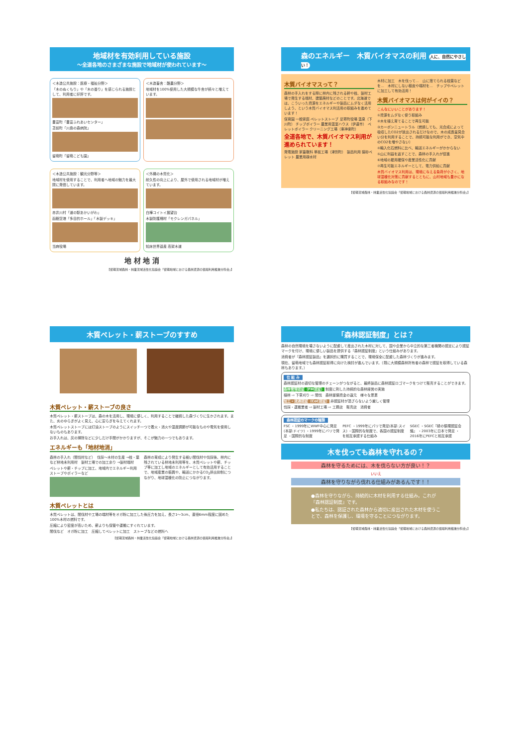地域材を有効利用している施設
～全道各地のさまざまな施設で地域材が使われています～
＜木造公共施設：医療・福祉分野＞
「木のぬくもり」や「木の香り」を感じられる施設として、利用者に好評です。
豊富町「豊富ふれあいセンター」
苫前町「川島の森病院」
留萌町「留萌こども園」
＜木造畜舎：酪農分野＞
地域材を100%使用した大規模な牛舎が続々と増えています。
＜木造公共施設：観光分野等＞
地域材を使用することで、利用者へ地域の魅力を最大限に発信しています。
赤井川村「道の駅あかいがわ」
函館空港「多目的ホール」「木製デッキ」
当麻役場
＜外構の木質化＞
耐久性の向上により、屋外で使用される地域材が増えています。
白樺コイトイ展望台
木製防護柵材「モクレンガパネル」
知床世界遺産 高架木道
地 材 地 消
【留萌流域森林・林業流域活性化協議会「留萌地域における森林資源の循環利用推進分科会」】
森のエネルギー　木質バイオマスの利用 人に、自然にやさしい！
木質バイオマスって？
森林の手入れをする際に林内に残される幹や枝、製材工場で発生する端材、建築廃材などのことです。北海道では、こういった資源をエネルギーや製品にムダなく活用しよう、という木質バイオマス利活用の取組みを進めています！
保育園 一般家庭 ペレットストーブ 足寄町役場 温泉（下川町） チップボイラー 農業用温室ハウス（伊達市） ペレットボイラー クリーニング工場（東神楽町）
全道各地で、木質バイオマス利用が進められています！
発電施設 家畜敷料 単板工場（津別町） 製品利用 猫砂ペレット 農業用疎水材
木材に加工　木を伐って…　山に捨てられる枝葉などを…　木材にしない樹皮や端材を…　チップやペレットに加工して有効活用！
木質バイオマスは何がイイの？
こんなにいいことがあります！
①資源をムダなく使う取組み
②木を植え育てることで再生可能
③カーボンニュートラル（燃焼しても、光合成によって吸収したCO2が放出されるだけなので、木の成長量見合い分を利用することで、持続可能な利用ができ、空気中のCO2を増やさない）
④輸入化石燃料に比べ、輸送エネルギーがかからない
⑤山に利益を返すことで、森林の手入れが促進
⑥地域の雇用確保や産業活性化に貢献
⑦再生可能エネルギーとして、電力供給に貢献
木質バイオマス利用は、環境に与える負荷が小さく、地球温暖化対策に貢献するとともに、山村地域も豊かになる取組みなのです！
【留萌流域森林・林業活性化協議会「留萌地域における森林資源の循環利用推進分科会」】
木質ペレット・薪ストーブのすすめ
木質ペレット・薪ストーブの良さ
木質ペレット・薪ストーブは、森の木を活用し、環境に優しく、利用することで継続した森づくりに生かされます。また、炎のゆらぎがよく見え、心に安らぎを与えてくれます。
木質ペレットストーブには灯油ストーブのようにスイッチ一つで着火・消火や温度調節が可能なものや電気を使用しないものもあります。
お手入れは、灰の掃除などに少しだけ手間がかかりますが、そこが魅力の一つでもあります。
エネルギーも「地材地消」
森林の手入れ（間伐材など）　伐採～木材の生産 →枝・葉など林地未利用材　製材工場での加工余り →製材端材
ペレットや薪・チップに加工、地域内でエネルギー利用　ストーブやボイラーなど
森林の育成により発生する細い間伐材や伐採後、林内に残されている林地未利用等を、木質ペレットや薪、チップ等に加工し地域のエネルギーとして有効活用することで、地域産業の振興や、輸送にかかるCO<sub>2</sub>排出抑制につながり、地球温暖化の防止につながります。
木質ペレットとは
木質ペレットは、間伐材や工場の端材等をオガ粉に加工した後圧力を加え、長さ1～3cm、直径6mm程度に固めた100%木材の燃料です。
圧縮により密度が高いため、薪よりも保管や運搬にすぐれています。
間伐など　オガ粉に加工　圧縮してペレットに加工　ストーブなどの燃料へ
【留萌流域森林・林業活性化協議会「留萌地域における森林資源の循環利用推進分科会」】
「森林認証制度」とは？
森林の自然環境を壊さないように配慮して産出された木材に対して、国や企業から中立的な第三者機関の認定により認証マークを付け、環境に優しい製品を提供する『森林認証制度』という仕組みがあります。
消費者が『森林認証製品』を選択的に購買することで、環境保全に配慮した森林づくりが進みます。
現在、留萌地域でも森林認証取得に向けた検討が進んでいます。（既に大規模森林所有者の森林で認証を取得している森林もあります。）
仕 組 み
森林認証材の適切な管理のチェーンがつながると、最終製品に森林認証ロゴマークをつけて販売することができます。
森林管理認証（FM認証） 制度に則した持続的な森林経営の実施
植林 ⇨ 下草刈り ⇨ 間伐　森林整備資金の還元　様々な恩恵
加工・流通認証（CoC認証） 非認証材が混ざらないよう厳しく管理
伐採・運搬業者 ⇨ 製材工場 ⇨ 工務店　販売店　消費者
森林認証のマークの種類
FSC ・1999年にWWF中心に発足(本部:ドイツ) ・1999年にバリで発足 ・国際的な制度
PEFC ・1999年にパリで発足(本部:スイス) ・国際的な制度で、各国の認証制度を相互承認する仕組み
SGEC ・SGEC『緑の循環認証会議』 ・2003年に日本で発足 ・2016年にPEFCと相互承認
木を伐っても森林を守れるの？
森林を守るためには、木を伐らない方が良い！？
いいえ
森林を守りながら伐れる仕組みがあるんです！！
●森林を守りながら、持続的に木材を利用する仕組み。これが『森林認証制度』です。
●私たちは、認証された森林から適切に産出された木材を使うことで、森林を保護し、環境を守ることにつながります。
【留萌流域森林・林業活性化協議会「留萌地域における森林資源の循環利用推進分科会」】